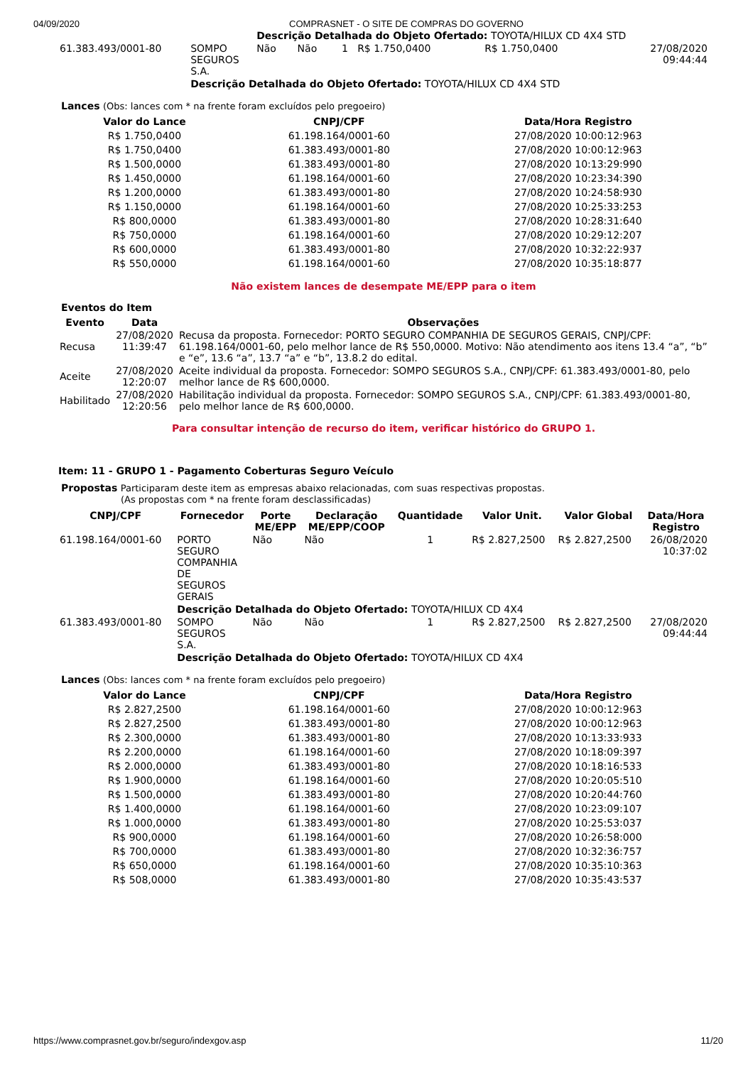04/09/2020 COMPRASNET - O SITE DE COMPRAS DO GOVERNO
| | | Descrição Detalhada do Objeto Ofertado: TOYOTA/HILUX CD 4X4 STD | | | | | |
| 61.383.493/0001-80 | SOMPO SEGUROS S.A. | Não | Não | 1 | R$ 1.750,0400 | R$ 1.750,0400 | 27/08/2020 09:44:44 |
| | Descrição Detalhada do Objeto Ofertado: TOYOTA/HILUX CD 4X4 STD | | | | | | |
Lances (Obs: lances com * na frente foram excluídos pelo pregoeiro)
| Valor do Lance | CNPJ/CPF | Data/Hora Registro |
| --- | --- | --- |
| R$ 1.750,0400 | 61.198.164/0001-60 | 27/08/2020 10:00:12:963 |
| R$ 1.750,0400 | 61.383.493/0001-80 | 27/08/2020 10:00:12:963 |
| R$ 1.500,0000 | 61.383.493/0001-80 | 27/08/2020 10:13:29:990 |
| R$ 1.450,0000 | 61.198.164/0001-60 | 27/08/2020 10:23:34:390 |
| R$ 1.200,0000 | 61.383.493/0001-80 | 27/08/2020 10:24:58:930 |
| R$ 1.150,0000 | 61.198.164/0001-60 | 27/08/2020 10:25:33:253 |
| R$ 800,0000 | 61.383.493/0001-80 | 27/08/2020 10:28:31:640 |
| R$ 750,0000 | 61.198.164/0001-60 | 27/08/2020 10:29:12:207 |
| R$ 600,0000 | 61.383.493/0001-80 | 27/08/2020 10:32:22:937 |
| R$ 550,0000 | 61.198.164/0001-60 | 27/08/2020 10:35:18:877 |
Não existem lances de desempate ME/EPP para o item
Eventos do Item
| Evento | Data | Observações |
| --- | --- | --- |
| Recusa | 27/08/2020 11:39:47 | Recusa da proposta. Fornecedor: PORTO SEGURO COMPANHIA DE SEGUROS GERAIS, CNPJ/CPF: 61.198.164/0001-60, pelo melhor lance de R$ 550,0000. Motivo: Não atendimento aos itens 13.4 “a”, “b” e “e”, 13.6 “a”, 13.7 “a” e “b”, 13.8.2 do edital. |
| Aceite | 27/08/2020 12:20:07 | Aceite individual da proposta. Fornecedor: SOMPO SEGUROS S.A., CNPJ/CPF: 61.383.493/0001-80, pelo melhor lance de R$ 600,0000. |
| Habilitado | 27/08/2020 12:20:56 | Habilitação individual da proposta. Fornecedor: SOMPO SEGUROS S.A., CNPJ/CPF: 61.383.493/0001-80, pelo melhor lance de R$ 600,0000. |
Para consultar intenção de recurso do item, verificar histórico do GRUPO 1.
Item: 11 - GRUPO 1 - Pagamento Coberturas Seguro Veículo
Propostas Participaram deste item as empresas abaixo relacionadas, com suas respectivas propostas.
(As propostas com * na frente foram desclassificadas)
| CNPJ/CPF | Fornecedor | Porte ME/EPP | Declaração ME/EPP/COOP | Quantidade | Valor Unit. | Valor Global | Data/Hora Registro |
| --- | --- | --- | --- | --- | --- | --- | --- |
| 61.198.164/0001-60 | PORTO SEGURO COMPANHIA DE SEGUROS GERAIS | Não | Não | 1 | R$ 2.827,2500 | R$ 2.827,2500 | 26/08/2020 10:37:02 |
| | Descrição Detalhada do Objeto Ofertado: TOYOTA/HILUX CD 4X4 | | | | | | |
| 61.383.493/0001-80 | SOMPO SEGUROS S.A. | Não | Não | 1 | R$ 2.827,2500 | R$ 2.827,2500 | 27/08/2020 09:44:44 |
| | Descrição Detalhada do Objeto Ofertado: TOYOTA/HILUX CD 4X4 | | | | | | |
Lances (Obs: lances com * na frente foram excluídos pelo pregoeiro)
| Valor do Lance | CNPJ/CPF | Data/Hora Registro |
| --- | --- | --- |
| R$ 2.827,2500 | 61.198.164/0001-60 | 27/08/2020 10:00:12:963 |
| R$ 2.827,2500 | 61.383.493/0001-80 | 27/08/2020 10:00:12:963 |
| R$ 2.300,0000 | 61.383.493/0001-80 | 27/08/2020 10:13:33:933 |
| R$ 2.200,0000 | 61.198.164/0001-60 | 27/08/2020 10:18:09:397 |
| R$ 2.000,0000 | 61.383.493/0001-80 | 27/08/2020 10:18:16:533 |
| R$ 1.900,0000 | 61.198.164/0001-60 | 27/08/2020 10:20:05:510 |
| R$ 1.500,0000 | 61.383.493/0001-80 | 27/08/2020 10:20:44:760 |
| R$ 1.400,0000 | 61.198.164/0001-60 | 27/08/2020 10:23:09:107 |
| R$ 1.000,0000 | 61.383.493/0001-80 | 27/08/2020 10:25:53:037 |
| R$ 900,0000 | 61.198.164/0001-60 | 27/08/2020 10:26:58:000 |
| R$ 700,0000 | 61.383.493/0001-80 | 27/08/2020 10:32:36:757 |
| R$ 650,0000 | 61.198.164/0001-60 | 27/08/2020 10:35:10:363 |
| R$ 508,0000 | 61.383.493/0001-80 | 27/08/2020 10:35:43:537 |
https://www.comprasnet.gov.br/seguro/indexgov.asp 11/20